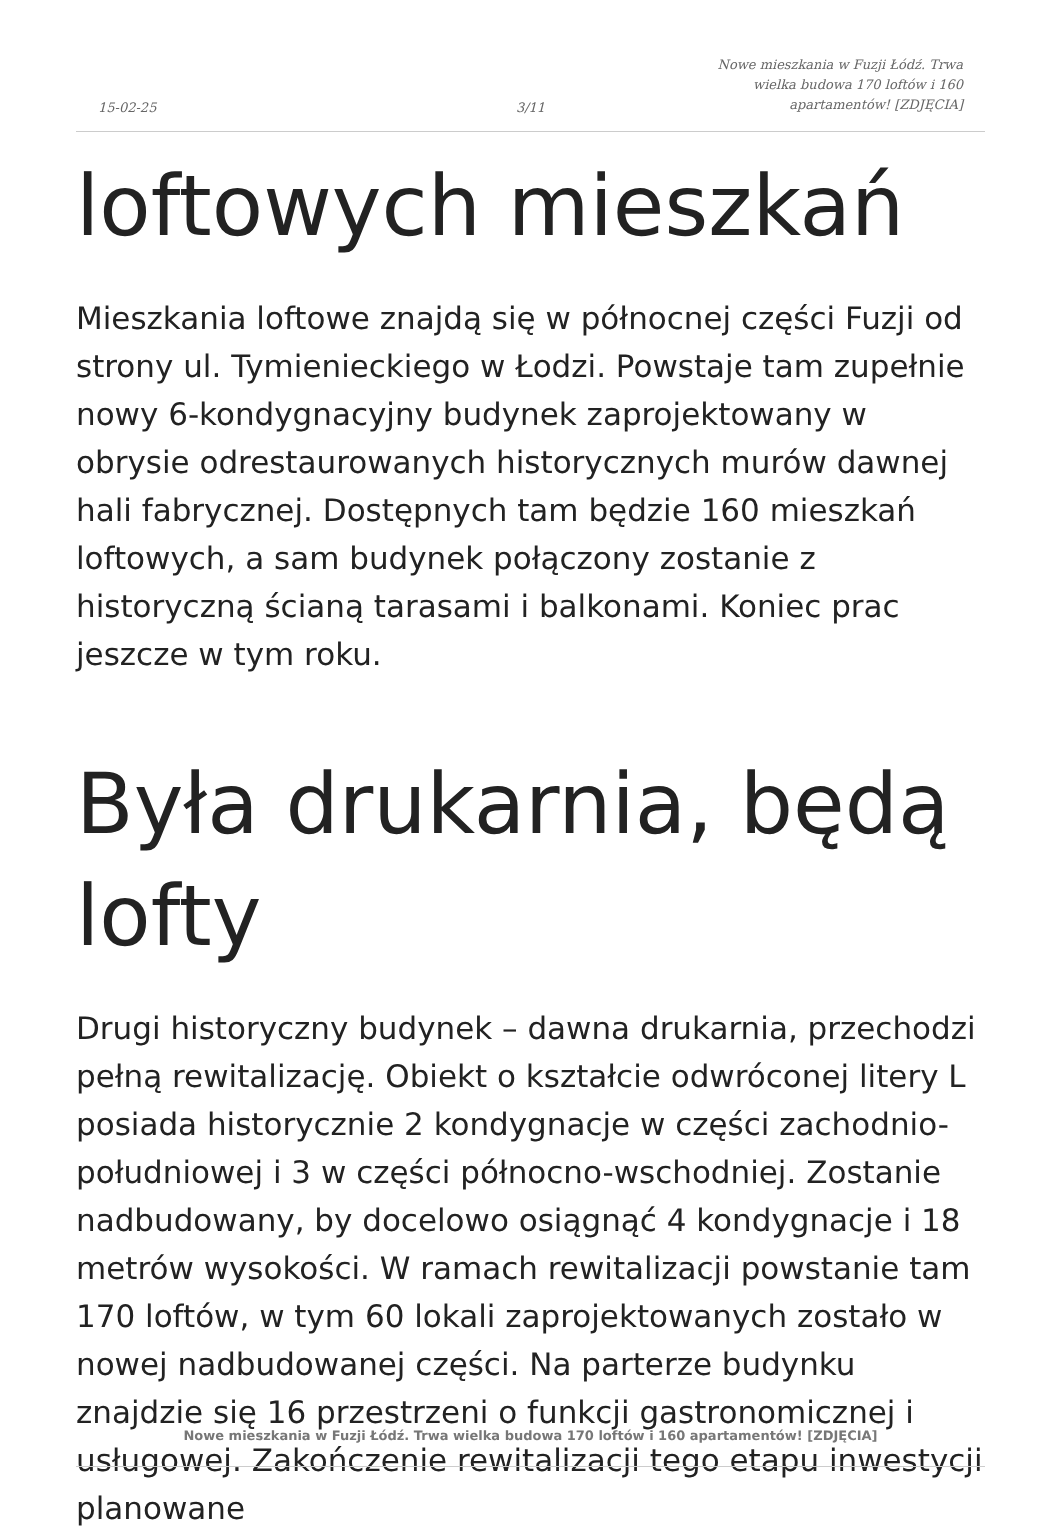15-02-25
3/11
Nowe mieszkania w Fuzji Łódź. Trwa wielka budowa 170 loftów i 160 apartamentów! [ZDJĘCIA]
loftowych mieszkań
Mieszkania loftowe znajdą się w północnej części Fuzji od strony ul. Tymienieckiego w Łodzi. Powstaje tam zupełnie nowy 6-kondygnacyjny budynek zaprojektowany w obrysie odrestaurowanych historycznych murów dawnej hali fabrycznej. Dostępnych tam będzie 160 mieszkań loftowych, a sam budynek połączony zostanie z historyczną ścianą tarasami i balkonami. Koniec prac jeszcze w tym roku.
Była drukarnia, będą lofty
Drugi historyczny budynek – dawna drukarnia, przechodzi pełną rewitalizację. Obiekt o kształcie odwróconej litery L posiada historycznie 2 kondygnacje w części zachodnio-południowej i 3 w części północno-wschodniej. Zostanie nadbudowany, by docelowo osiągnąć 4 kondygnacje i 18 metrów wysokości. W ramach rewitalizacji powstanie tam 170 loftów, w tym 60 lokali zaprojektowanych zostało w nowej nadbudowanej części. Na parterze budynku znajdzie się 16 przestrzeni o funkcji gastronomicznej i usługowej. Zakończenie rewitalizacji tego etapu inwestycji planowane
Nowe mieszkania w Fuzji Łódź. Trwa wielka budowa 170 loftów i 160 apartamentów! [ZDJĘCIA]